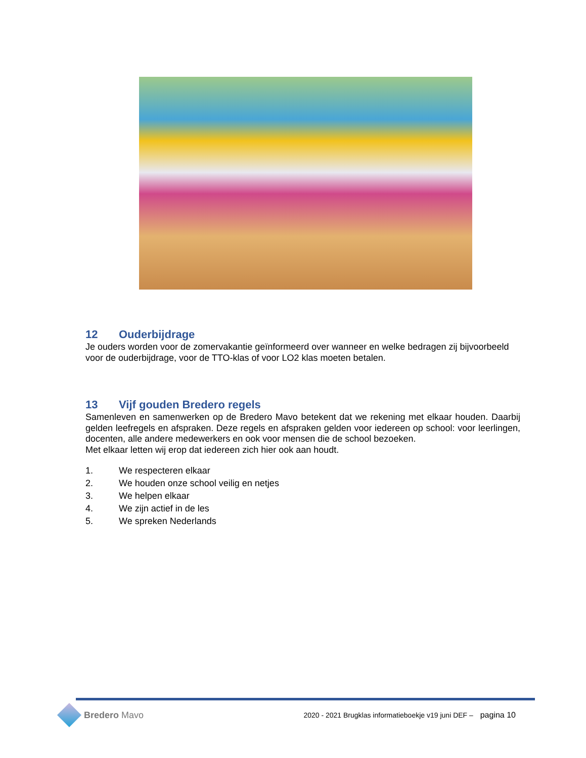12 Ouderbijdrage
Je ouders worden voor de zomervakantie geïnformeerd over wanneer en welke bedragen zij bijvoorbeeld voor de ouderbijdrage, voor de TTO-klas of voor LO2 klas moeten betalen.
13 Vijf gouden Bredero regels
Samenleven en samenwerken op de Bredero Mavo betekent dat we rekening met elkaar houden. Daarbij gelden leefregels en afspraken. Deze regels en afspraken gelden voor iedereen op school: voor leerlingen, docenten, alle andere medewerkers en ook voor mensen die de school bezoeken.
Met elkaar letten wij erop dat iedereen zich hier ook aan houdt.
1. We respecteren elkaar
2. We houden onze school veilig en netjes
3. We helpen elkaar
4. We zijn actief in de les
5. We spreken Nederlands
Bredero Mavo
2020 - 2021 Brugklas informatieboekje v19 juni DEF – pagina 10